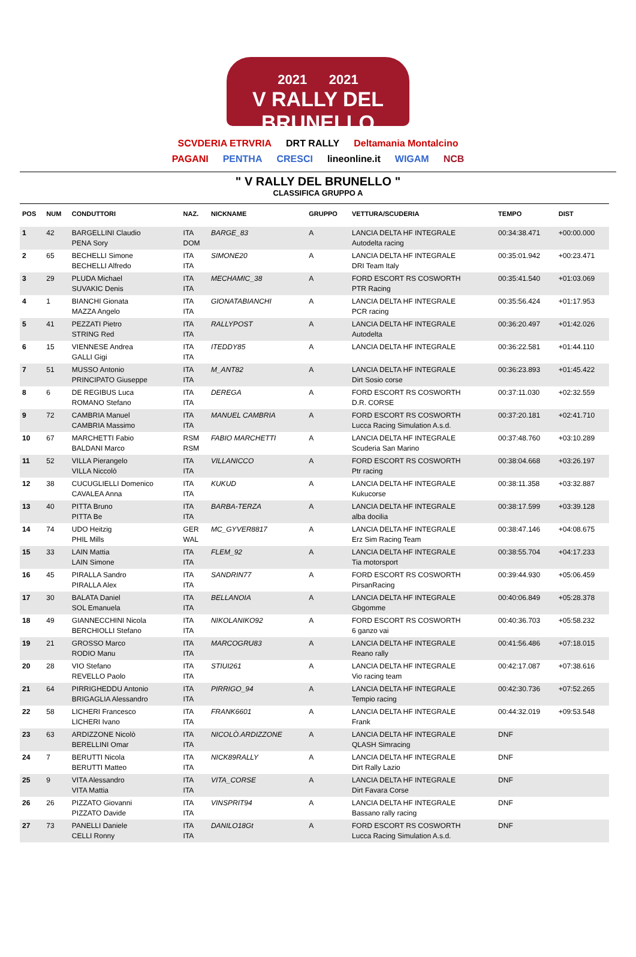2021 2021
V RALLY DEL BRUNELLO
SCVDERIA ETRVRIA DRT RALLY Deltamania Montalcino
PAGANI PENTHA CRESCI lineonline.it WIGAM NCB
" V RALLY DEL BRUNELLO "
CLASSIFICA GRUPPO A
| POS | NUM | CONDUTTORI | NAZ. | NICKNAME | GRUPPO | VETTURA/SCUDERIA | TEMPO | DIST |
| --- | --- | --- | --- | --- | --- | --- | --- | --- |
| 1 | 42 | BARGELLINI Claudio PENA Sory | ITA DOM | BARGE_83 | A | LANCIA DELTA HF INTEGRALE Autodelta racing | 00:34:38.471 | +00:00.000 |
| 2 | 65 | BECHELLI Simone BECHELLI Alfredo | ITA ITA | SIMONE20 | A | LANCIA DELTA HF INTEGRALE DRI Team Italy | 00:35:01.942 | +00:23.471 |
| 3 | 29 | PLUDA Michael SUVAKIC Denis | ITA ITA | MECHAMIC_38 | A | FORD ESCORT RS COSWORTH PTR Racing | 00:35:41.540 | +01:03.069 |
| 4 | 1 | BIANCHI Gionata MAZZA Angelo | ITA ITA | GIONATABIANCHI | A | LANCIA DELTA HF INTEGRALE PCR racing | 00:35:56.424 | +01:17.953 |
| 5 | 41 | PEZZATI Pietro STRING Red | ITA ITA | RALLYPOST | A | LANCIA DELTA HF INTEGRALE Autodelta | 00:36:20.497 | +01:42.026 |
| 6 | 15 | VIENNESE Andrea GALLI Gigi | ITA ITA | ITEDDY85 | A | LANCIA DELTA HF INTEGRALE | 00:36:22.581 | +01:44.110 |
| 7 | 51 | MUSSO Antonio PRINCIPATO Giuseppe | ITA ITA | M_ANT82 | A | LANCIA DELTA HF INTEGRALE Dirt Sosio corse | 00:36:23.893 | +01:45.422 |
| 8 | 6 | DE REGIBUS Luca ROMANO Stefano | ITA ITA | DEREGA | A | FORD ESCORT RS COSWORTH D.R. CORSE | 00:37:11.030 | +02:32.559 |
| 9 | 72 | CAMBRIA Manuel CAMBRIA Massimo | ITA ITA | MANUEL CAMBRIA | A | FORD ESCORT RS COSWORTH Lucca Racing Simulation A.s.d. | 00:37:20.181 | +02:41.710 |
| 10 | 67 | MARCHETTI Fabio BALDANI Marco | RSM RSM | FABIO MARCHETTI | A | LANCIA DELTA HF INTEGRALE Scuderia San Marino | 00:37:48.760 | +03:10.289 |
| 11 | 52 | VILLA Pierangelo VILLA Niccolò | ITA ITA | VILLANICCO | A | FORD ESCORT RS COSWORTH Ptr racing | 00:38:04.668 | +03:26.197 |
| 12 | 38 | CUCUGLIELLI Domenico CAVALEA Anna | ITA ITA | KUKUD | A | LANCIA DELTA HF INTEGRALE Kukucorse | 00:38:11.358 | +03:32.887 |
| 13 | 40 | PITTA Bruno PITTA Be | ITA ITA | BARBA-TERZA | A | LANCIA DELTA HF INTEGRALE alba docilia | 00:38:17.599 | +03:39.128 |
| 14 | 74 | UDO Heitzig PHIL Mills | GER WAL | MC_GYVER8817 | A | LANCIA DELTA HF INTEGRALE Erz Sim Racing Team | 00:38:47.146 | +04:08.675 |
| 15 | 33 | LAIN Mattia LAIN Simone | ITA ITA | FLEM_92 | A | LANCIA DELTA HF INTEGRALE Tia motorsport | 00:38:55.704 | +04:17.233 |
| 16 | 45 | PIRALLA Sandro PIRALLA Alex | ITA ITA | SANDRIN77 | A | FORD ESCORT RS COSWORTH PirsanRacing | 00:39:44.930 | +05:06.459 |
| 17 | 30 | BALATA Daniel SOL Emanuela | ITA ITA | BELLANOIA | A | LANCIA DELTA HF INTEGRALE Gbgomme | 00:40:06.849 | +05:28.378 |
| 18 | 49 | GIANNECCHINI Nicola BERCHIOLLI Stefano | ITA ITA | NIKOLANIKO92 | A | FORD ESCORT RS COSWORTH 6 ganzo vai | 00:40:36.703 | +05:58.232 |
| 19 | 21 | GROSSO Marco RODIO Manu | ITA ITA | MARCOGRU83 | A | LANCIA DELTA HF INTEGRALE Reano rally | 00:41:56.486 | +07:18.015 |
| 20 | 28 | VIO Stefano REVELLO Paolo | ITA ITA | STIUI261 | A | LANCIA DELTA HF INTEGRALE Vio racing team | 00:42:17.087 | +07:38.616 |
| 21 | 64 | PIRRIGHEDDU Antonio BRIGAGLIA Alessandro | ITA ITA | PIRRIGO_94 | A | LANCIA DELTA HF INTEGRALE Tempio racing | 00:42:30.736 | +07:52.265 |
| 22 | 58 | LICHERI Francesco LICHERI Ivano | ITA ITA | FRANK6601 | A | LANCIA DELTA HF INTEGRALE Frank | 00:44:32.019 | +09:53.548 |
| 23 | 63 | ARDIZZONE Nicolò BERELLINI Omar | ITA ITA | NICOLÒ.ARDIZZONE | A | LANCIA DELTA HF INTEGRALE QLASH Simracing | DNF | |
| 24 | 7 | BERUTTI Nicola BERUTTI Matteo | ITA ITA | NICK89RALLY | A | LANCIA DELTA HF INTEGRALE Dirt Rally Lazio | DNF | |
| 25 | 9 | VITA Alessandro VITA Mattia | ITA ITA | VITA_CORSE | A | LANCIA DELTA HF INTEGRALE Dirt Favara Corse | DNF | |
| 26 | 26 | PIZZATO Giovanni PIZZATO Davide | ITA ITA | VINSPRIT94 | A | LANCIA DELTA HF INTEGRALE Bassano rally racing | DNF | |
| 27 | 73 | PANELLI Daniele CELLI Ronny | ITA ITA | DANILO18Gt | A | FORD ESCORT RS COSWORTH Lucca Racing Simulation A.s.d. | DNF | |